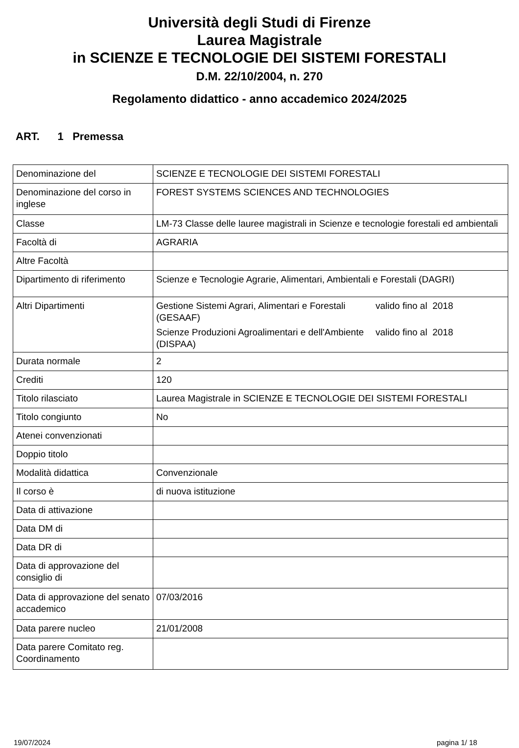Università degli Studi di Firenze
Laurea Magistrale
in SCIENZE E TECNOLOGIE DEI SISTEMI FORESTALI
D.M. 22/10/2004, n. 270
Regolamento didattico - anno accademico 2024/2025
ART. 1 Premessa
| Denominazione del | SCIENZE E TECNOLOGIE DEI SISTEMI FORESTALI |
| Denominazione del corso in inglese | FOREST SYSTEMS SCIENCES AND TECHNOLOGIES |
| Classe | LM-73 Classe delle lauree magistrali in Scienze e tecnologie forestali ed ambientali |
| Facoltà di | AGRARIA |
| Altre Facoltà | |
| Dipartimento di riferimento | Scienze e Tecnologie Agrarie, Alimentari, Ambientali e Forestali (DAGRI) |
| Altri Dipartimenti | Gestione Sistemi Agrari, Alimentari e Forestali (GESAAF) valido fino al 2018 Scienze Produzioni Agroalimentari e dell'Ambiente (DISPAA) valido fino al 2018 |
| Durata normale | 2 |
| Crediti | 120 |
| Titolo rilasciato | Laurea Magistrale in SCIENZE E TECNOLOGIE DEI SISTEMI FORESTALI |
| Titolo congiunto | No |
| Atenei convenzionati | |
| Doppio titolo | |
| Modalità didattica | Convenzionale |
| Il corso è | di nuova istituzione |
| Data di attivazione | |
| Data DM di | |
| Data DR di | |
| Data di approvazione del consiglio di | |
| Data di approvazione del senato accademico | 07/03/2016 |
| Data parere nucleo | 21/01/2008 |
| Data parere Comitato reg. Coordinamento | |
19/07/2024 pagina 1/ 18